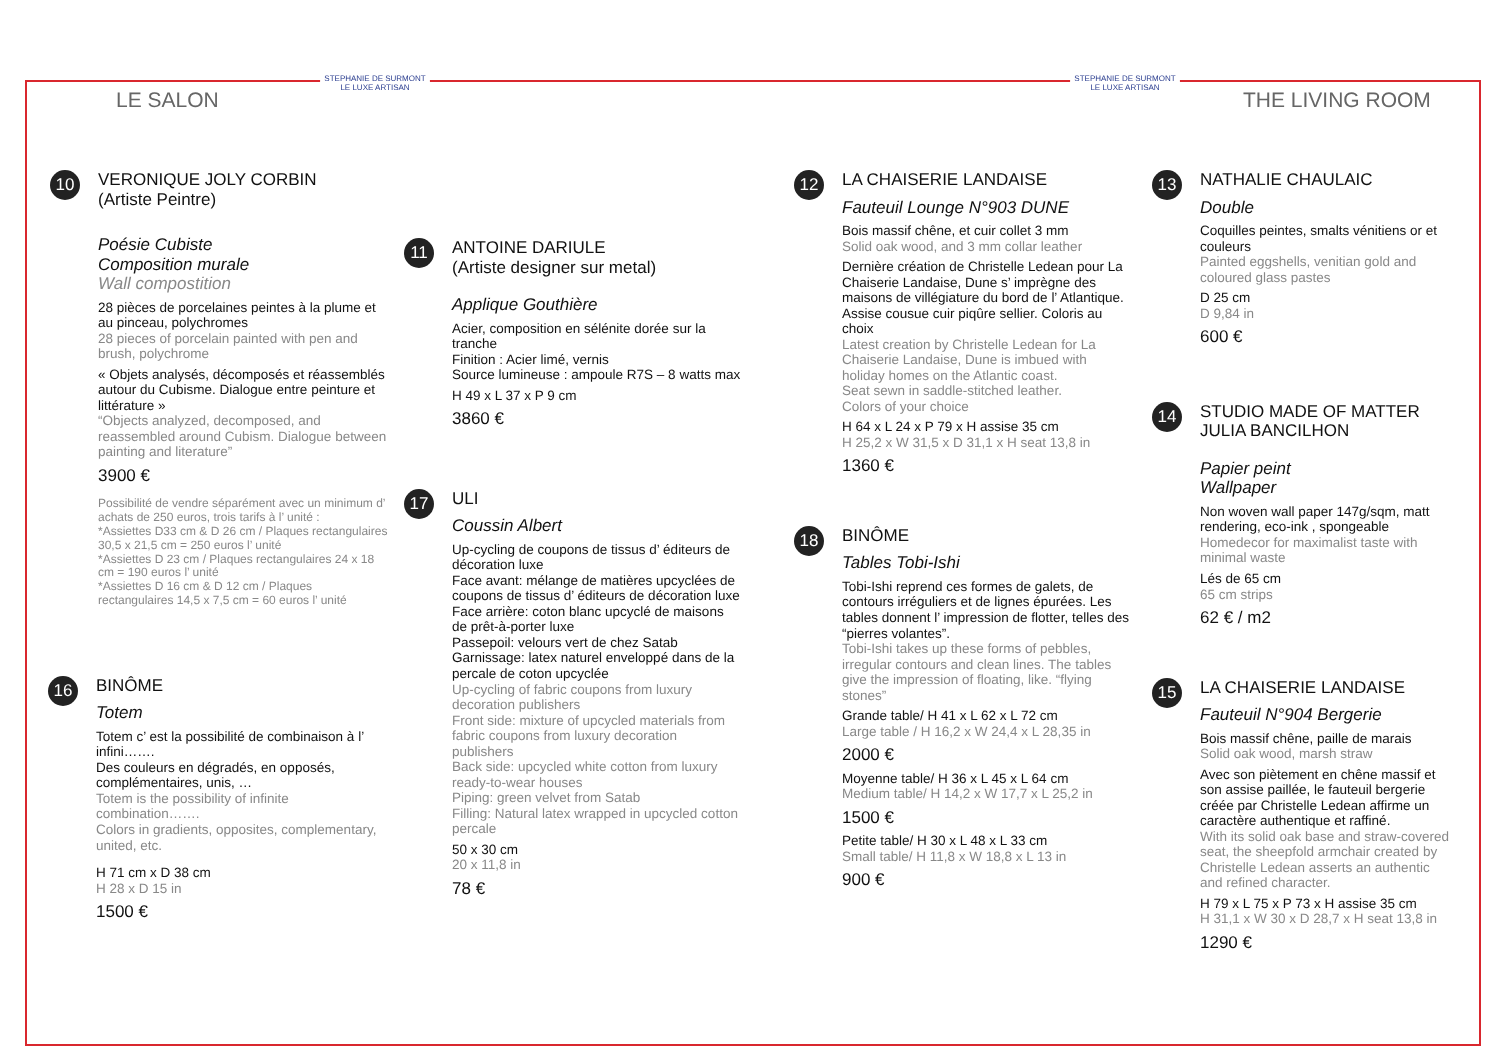STEPHANIE DE SURMONT
LE LUXE ARTISAN
STEPHANIE DE SURMONT
LE LUXE ARTISAN
LE SALON THE LIVING ROOM
10
VERONIQUE JOLY CORBIN
(Artiste Peintre)
Poésie Cubiste
Composition murale
Wall compostition
28 pièces de porcelaines peintes à la plume et au pinceau, polychromes
28 pieces of porcelain painted with pen and brush, polychrome
« Objets analysés, décomposés et réassemblés autour du Cubisme. Dialogue entre peinture et littérature »
“Objects analyzed, decomposed, and reassembled around Cubism. Dialogue between painting and literature”
3900 €
Possibilité de vendre séparément avec un minimum d’ achats de 250 euros, trois tarifs à l’ unité :
*Assiettes D33 cm & D 26 cm / Plaques rectangulaires 30,5 x 21,5 cm = 250 euros l’ unité
*Assiettes D 23 cm / Plaques rectangulaires 24 x 18 cm = 190 euros l’ unité
*Assiettes D 16 cm & D 12 cm / Plaques rectangulaires 14,5 x 7,5 cm = 60 euros l’ unité
16
BINÔME
Totem
Totem c’ est la possibilité de combinaison à l’ infini…….
Des couleurs en dégradés, en opposés, complémentaires, unis, …
Totem is the possibility of infinite combination…….
Colors in gradients, opposites, complementary, united, etc.
H 71 cm x D 38 cm
H 28 x D 15 in
1500 €
11
ANTOINE DARIULE
(Artiste designer sur metal)
Applique Gouthière
Acier, composition en sélénite dorée sur la tranche
Finition : Acier limé, vernis
Source lumineuse : ampoule R7S – 8 watts max
H 49 x L 37 x P 9 cm
3860 €
17
ULI
Coussin Albert
Up-cycling de coupons de tissus d’ éditeurs de décoration luxe
Face avant: mélange de matières upcyclées de coupons de tissus d’ éditeurs de décoration luxe
Face arrière: coton blanc upcyclé de maisons de prêt-à-porter luxe
Passepoil: velours vert de chez Satab
Garnissage: latex naturel enveloppé dans de la percale de coton upcyclée
Up-cycling of fabric coupons from luxury decoration publishers
Front side: mixture of upcycled materials from fabric coupons from luxury decoration publishers
Back side: upcycled white cotton from luxury ready-to-wear houses
Piping: green velvet from Satab
Filling: Natural latex wrapped in upcycled cotton percale
50 x 30 cm
20 x 11,8 in
78 €
12
LA CHAISERIE LANDAISE
Fauteuil Lounge N°903 DUNE
Bois massif chêne, et cuir collet 3 mm
Solid oak wood, and 3 mm collar leather
Dernière création de Christelle Ledean pour La Chaiserie Landaise, Dune s’ imprègne des maisons de villégiature du bord de l’ Atlantique. Assise cousue cuir piqûre sellier. Coloris au choix
Latest creation by Christelle Ledean for La Chaiserie Landaise, Dune is imbued with holiday homes on the Atlantic coast.
Seat sewn in saddle-stitched leather.
Colors of your choice
H 64 x L 24 x P 79 x H assise 35 cm
H 25,2 x W 31,5 x D 31,1 x H seat 13,8 in
1360 €
18
BINÔME
Tables Tobi-Ishi
Tobi-Ishi reprend ces formes de galets, de contours irréguliers et de lignes épurées. Les tables donnent l’ impression de flotter, telles des “pierres volantes”.
Tobi-Ishi takes up these forms of pebbles, irregular contours and clean lines. The tables give the impression of floating, like. “flying stones”
Grande table/ H 41 x L 62 x L 72 cm
Large table / H 16,2 x W 24,4 x L 28,35 in
2000 €
Moyenne table/ H 36 x L 45 x L 64 cm
Medium table/ H 14,2 x W 17,7 x L 25,2 in
1500 €
Petite table/ H 30 x L 48 x L 33 cm
Small table/ H 11,8 x W 18,8 x L 13 in
900 €
13
NATHALIE CHAULAIC
Double
Coquilles peintes, smalts vénitiens or et couleurs
Painted eggshells, venitian gold and coloured glass pastes
D 25 cm
D 9,84 in
600 €
14
STUDIO MADE OF MATTER
JULIA BANCILHON
Papier peint
Wallpaper
Non woven wall paper 147g/sqm, matt rendering, eco-ink , spongeable
Homedecor for maximalist taste with minimal waste
Lés de 65 cm
65 cm strips
62 € / m2
15
LA CHAISERIE LANDAISE
Fauteuil N°904 Bergerie
Bois massif chêne, paille de marais
Solid oak wood, marsh straw
Avec son piètement en chêne massif et son assise paillée, le fauteuil bergerie créée par Christelle Ledean affirme un caractère authentique et raffiné.
With its solid oak base and straw-covered seat, the sheepfold armchair created by Christelle Ledean asserts an authentic and refined character.
H 79 x L 75 x P 73 x H assise 35 cm
H 31,1 x W 30 x D 28,7 x H seat 13,8 in
1290 €